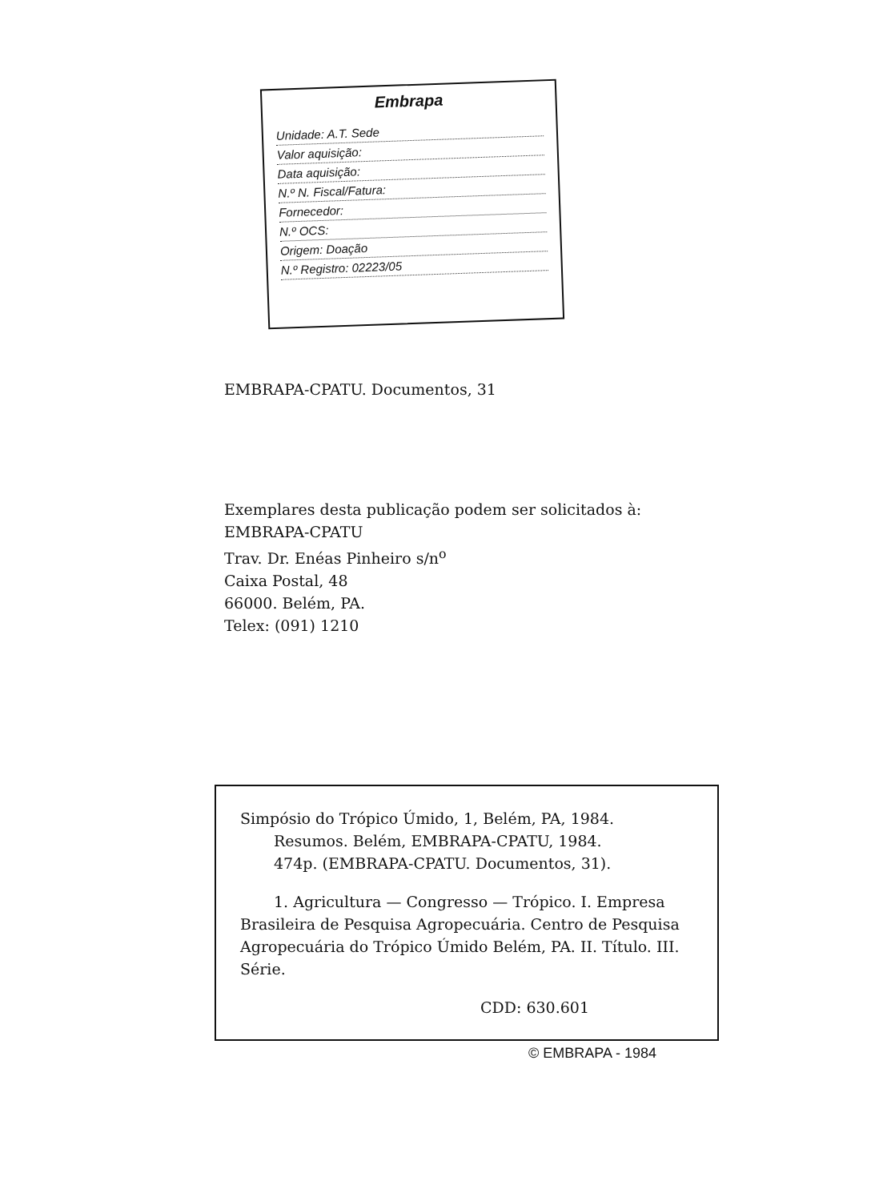Embrapa
Unidade: A.T. Sede
Valor aquisição:
Data aquisição:
N.º N. Fiscal/Fatura:
Fornecedor:
N.º OCS:
Origem: Doação
N.º Registro: 02223/05
EMBRAPA-CPATU. Documentos, 31
Exemplares desta publicação podem ser solicitados à:
EMBRAPA-CPATU
Trav. Dr. Enéas Pinheiro s/n<sup>o</sup>
Caixa Postal, 48
66000. Belém, PA.
Telex: (091) 1210
Simpósio do Trópico Úmido, 1, Belém, PA, 1984.
Resumos. Belém, EMBRAPA-CPATU, 1984.
474p. (EMBRAPA-CPATU. Documentos, 31).
1. Agricultura — Congresso — Trópico. I. Empresa Brasileira de Pesquisa Agropecuária. Centro de Pesquisa Agropecuária do Trópico Úmido Belém, PA. II. Título. III. Série.
CDD: 630.601
© EMBRAPA - 1984